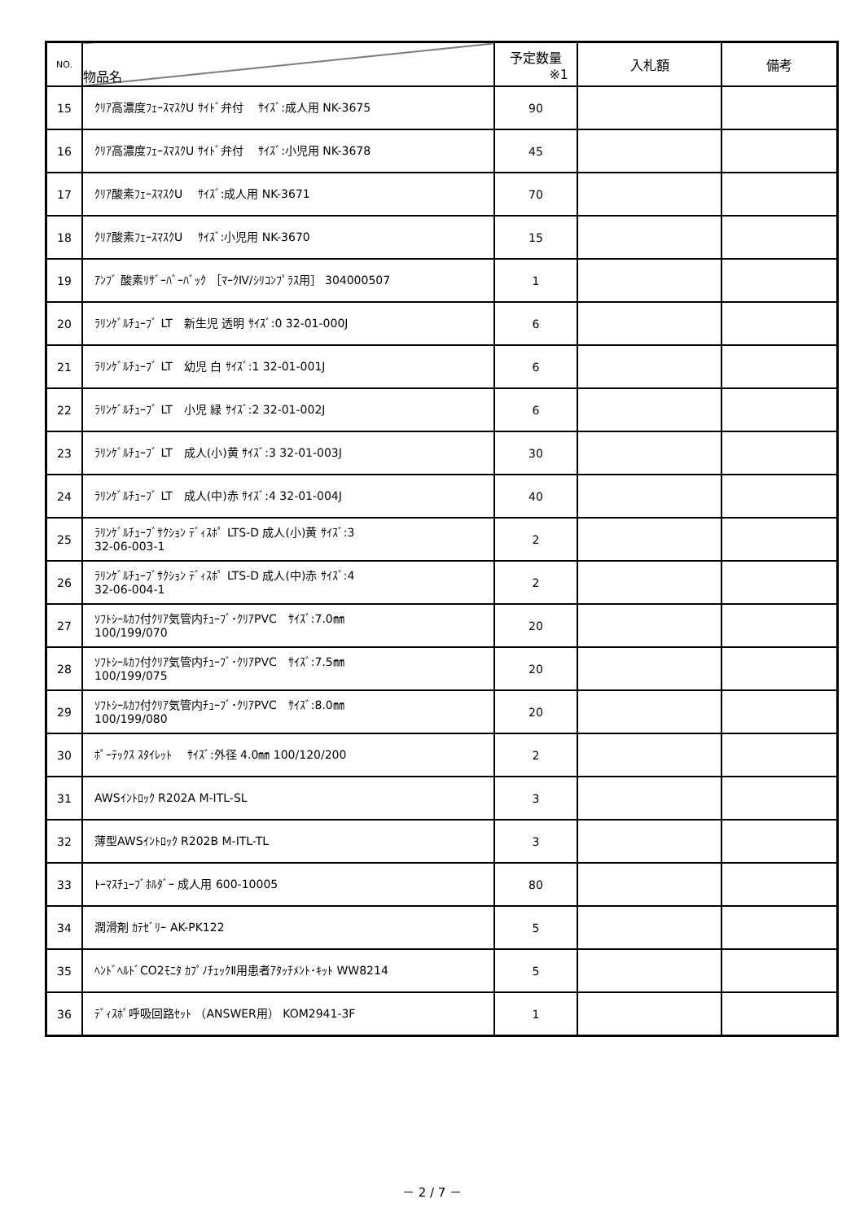| NO. | 物品名 | 予定数量 ※1 | 入札額 | 備考 |
| --- | --- | --- | --- | --- |
| 15 | ｸﾘｱ高濃度ﾌｪｰｽﾏｽｸU ｻｲﾄﾞ弁付 ｻｲｽﾞ:成人用 NK-3675 | 90 | | |
| 16 | ｸﾘｱ高濃度ﾌｪｰｽﾏｽｸU ｻｲﾄﾞ弁付 ｻｲｽﾞ:小児用 NK-3678 | 45 | | |
| 17 | ｸﾘｱ酸素ﾌｪｰｽﾏｽｸU ｻｲｽﾞ:成人用 NK-3671 | 70 | | |
| 18 | ｸﾘｱ酸素ﾌｪｰｽﾏｽｸU ｻｲｽﾞ:小児用 NK-3670 | 15 | | |
| 19 | ｱﾝﾌﾞ 酸素ﾘｻﾞｰﾊﾞｰﾊﾞｯｸ ［ﾏｰｸⅣ/ｼﾘｺﾝﾌﾟﾗｽ用］ 304000507 | 1 | | |
| 20 | ﾗﾘﾝｹﾞﾙﾁｭｰﾌﾞ LT 新生児 透明 ｻｲｽﾞ:0 32-01-000J | 6 | | |
| 21 | ﾗﾘﾝｹﾞﾙﾁｭｰﾌﾞ LT 幼児 白 ｻｲｽﾞ:1 32-01-001J | 6 | | |
| 22 | ﾗﾘﾝｹﾞﾙﾁｭｰﾌﾞ LT 小児 緑 ｻｲｽﾞ:2 32-01-002J | 6 | | |
| 23 | ﾗﾘﾝｹﾞﾙﾁｭｰﾌﾞ LT 成人(小)黄 ｻｲｽﾞ:3 32-01-003J | 30 | | |
| 24 | ﾗﾘﾝｹﾞﾙﾁｭｰﾌﾞ LT 成人(中)赤 ｻｲｽﾞ:4 32-01-004J | 40 | | |
| 25 | ﾗﾘﾝｹﾞﾙﾁｭｰﾌﾞｻｸｼｮﾝ ﾃﾞｨｽﾎﾟ LTS-D 成人(小)黄 ｻｲｽﾞ:3 32-06-003-1 | 2 | | |
| 26 | ﾗﾘﾝｹﾞﾙﾁｭｰﾌﾞｻｸｼｮﾝ ﾃﾞｨｽﾎﾟ LTS-D 成人(中)赤 ｻｲｽﾞ:4 32-06-004-1 | 2 | | |
| 27 | ｿﾌﾄｼｰﾙｶﾌ付ｸﾘｱ気管内ﾁｭｰﾌﾞ･ｸﾘｱPVC ｻｲｽﾞ:7.0㎜ 100/199/070 | 20 | | |
| 28 | ｿﾌﾄｼｰﾙｶﾌ付ｸﾘｱ気管内ﾁｭｰﾌﾞ･ｸﾘｱPVC ｻｲｽﾞ:7.5㎜ 100/199/075 | 20 | | |
| 29 | ｿﾌﾄｼｰﾙｶﾌ付ｸﾘｱ気管内ﾁｭｰﾌﾞ･ｸﾘｱPVC ｻｲｽﾞ:8.0㎜ 100/199/080 | 20 | | |
| 30 | ﾎﾟｰﾃｯｸｽ ｽﾀｲﾚｯﾄ ｻｲｽﾞ:外径 4.0㎜ 100/120/200 | 2 | | |
| 31 | AWSｲﾝﾄﾛｯｸ R202A M-ITL-SL | 3 | | |
| 32 | 薄型AWSｲﾝﾄﾛｯｸ R202B M-ITL-TL | 3 | | |
| 33 | ﾄｰﾏｽﾁｭｰﾌﾞﾎﾙﾀﾞｰ 成人用 600-10005 | 80 | | |
| 34 | 潤滑剤 ｶﾃｾﾞﾘｰ AK-PK122 | 5 | | |
| 35 | ﾍﾝﾄﾞﾍﾙﾄﾞCO2ﾓﾆﾀ ｶﾌﾟﾉﾁｪｯｸⅡ用患者ｱﾀｯﾁﾒﾝﾄ･ｷｯﾄ WW8214 | 5 | | |
| 36 | ﾃﾞｨｽﾎﾟ呼吸回路ｾｯﾄ （ANSWER用） KOM2941-3F | 1 | | |
－ 2 / 7 －